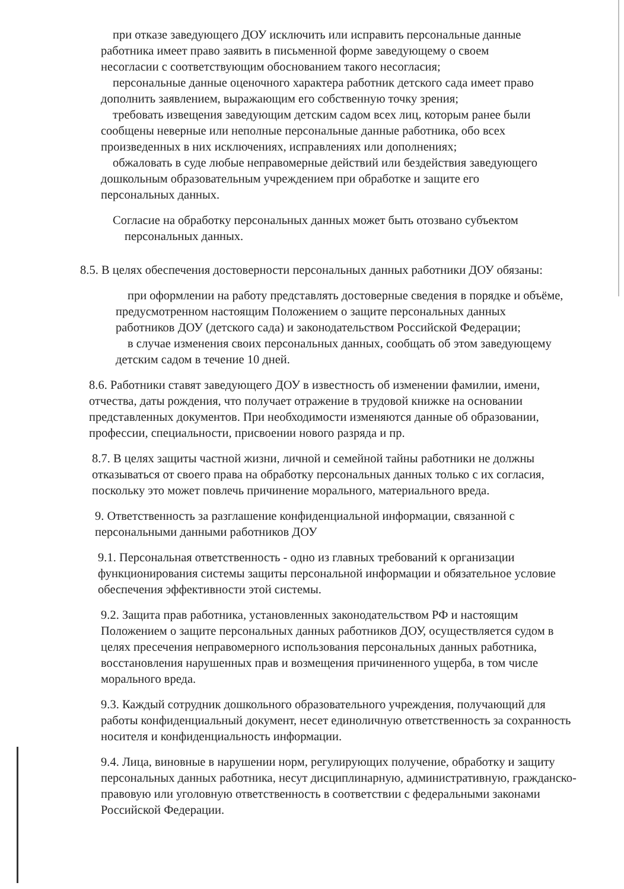при отказе заведующего ДОУ исключить или исправить персональные данные
работника имеет право заявить в письменной форме заведующему о своем
несогласии с соответствующим обоснованием такого несогласия;
персональные данные оценочного характера работник детского сада имеет право
дополнить заявлением, выражающим его собственную точку зрения;
требовать извещения заведующим детским садом всех лиц, которым ранее были
сообщены неверные или неполные персональные данные работника, обо всех
произведенных в них исключениях, исправлениях или дополнениях;
обжаловать в суде любые неправомерные действий или бездействия заведующего
дошкольным образовательным учреждением при обработке и защите его
персональных данных.
Согласие на обработку персональных данных может быть отозвано субъектом
персональных данных.
8.5. В целях обеспечения достоверности персональных данных работники ДОУ обязаны:
при оформлении на работу представлять достоверные сведения в порядке и объёме,
предусмотренном настоящим Положением о защите персональных данных
работников ДОУ (детского сада) и законодательством Российской Федерации;
в случае изменения своих персональных данных, сообщать об этом заведующему
детским садом в течение 10 дней.
8.6. Работники ставят заведующего ДОУ в известность об изменении фамилии, имени, отчества, даты рождения, что получает отражение в трудовой книжке на основании представленных документов. При необходимости изменяются данные об образовании, профессии, специальности, присвоении нового разряда и пр.
8.7. В целях защиты частной жизни, личной и семейной тайны работники не должны отказываться от своего права на обработку персональных данных только с их согласия, поскольку это может повлечь причинение морального, материального вреда.
9. Ответственность за разглашение конфиденциальной информации, связанной с
персональными данными работников ДОУ
9.1. Персональная ответственность - одно из главных требований к организации функционирования системы защиты персональной информации и обязательное условие обеспечения эффективности этой системы.
9.2. Защита прав работника, установленных законодательством РФ и настоящим Положением о защите персональных данных работников ДОУ, осуществляется судом в целях пресечения неправомерного использования персональных данных работника, восстановления нарушенных прав и возмещения причиненного ущерба, в том числе морального вреда.
9.3. Каждый сотрудник дошкольного образовательного учреждения, получающий для работы конфиденциальный документ, несет единоличную ответственность за сохранность носителя и конфиденциальность информации.
9.4. Лица, виновные в нарушении норм, регулирующих получение, обработку и защиту персональных данных работника, несут дисциплинарную, административную, гражданско-правовую или уголовную ответственность в соответствии с федеральными законами Российской Федерации.